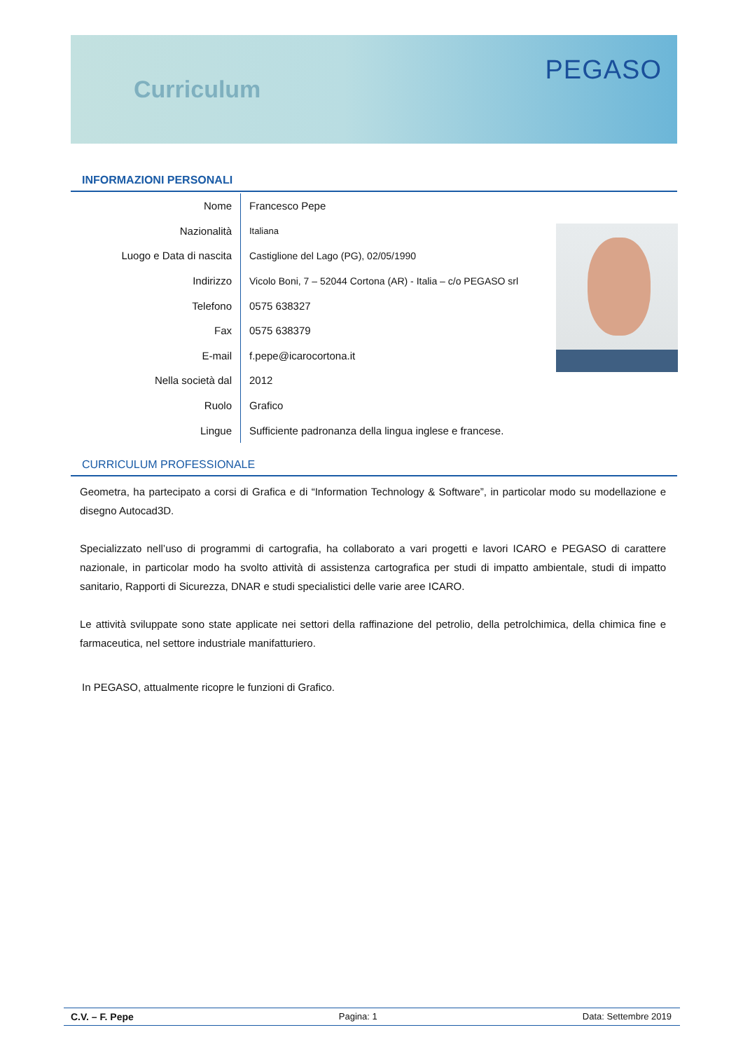Curriculum
PEGASO
INFORMAZIONI PERSONALI
| Nome | Francesco Pepe |
| Nazionalità | Italiana |
| Luogo e Data di nascita | Castiglione del Lago (PG), 02/05/1990 |
| Indirizzo | Vicolo Boni, 7 – 52044 Cortona (AR) - Italia – c/o PEGASO srl |
| Telefono | 0575 638327 |
| Fax | 0575 638379 |
| E-mail | f.pepe@icarocortona.it |
| Nella società dal | 2012 |
| Ruolo | Grafico |
| Lingue | Sufficiente padronanza della lingua inglese e francese. |
CURRICULUM PROFESSIONALE
Geometra, ha partecipato a corsi di Grafica e di “Information Technology & Software”, in particolar modo su modellazione e disegno Autocad3D.
Specializzato nell’uso di programmi di cartografia, ha collaborato a vari progetti e lavori ICARO e PEGASO di carattere nazionale, in particolar modo ha svolto attività di assistenza cartografica per studi di impatto ambientale, studi di impatto sanitario, Rapporti di Sicurezza, DNAR e studi specialistici delle varie aree ICARO.
Le attività sviluppate sono state applicate nei settori della raffinazione del petrolio, della petrolchimica, della chimica fine e farmaceutica, nel settore industriale manifatturiero.
In PEGASO, attualmente ricopre le funzioni di Grafico.
C.V. – F. Pepe Pagina: 1 Data: Settembre 2019